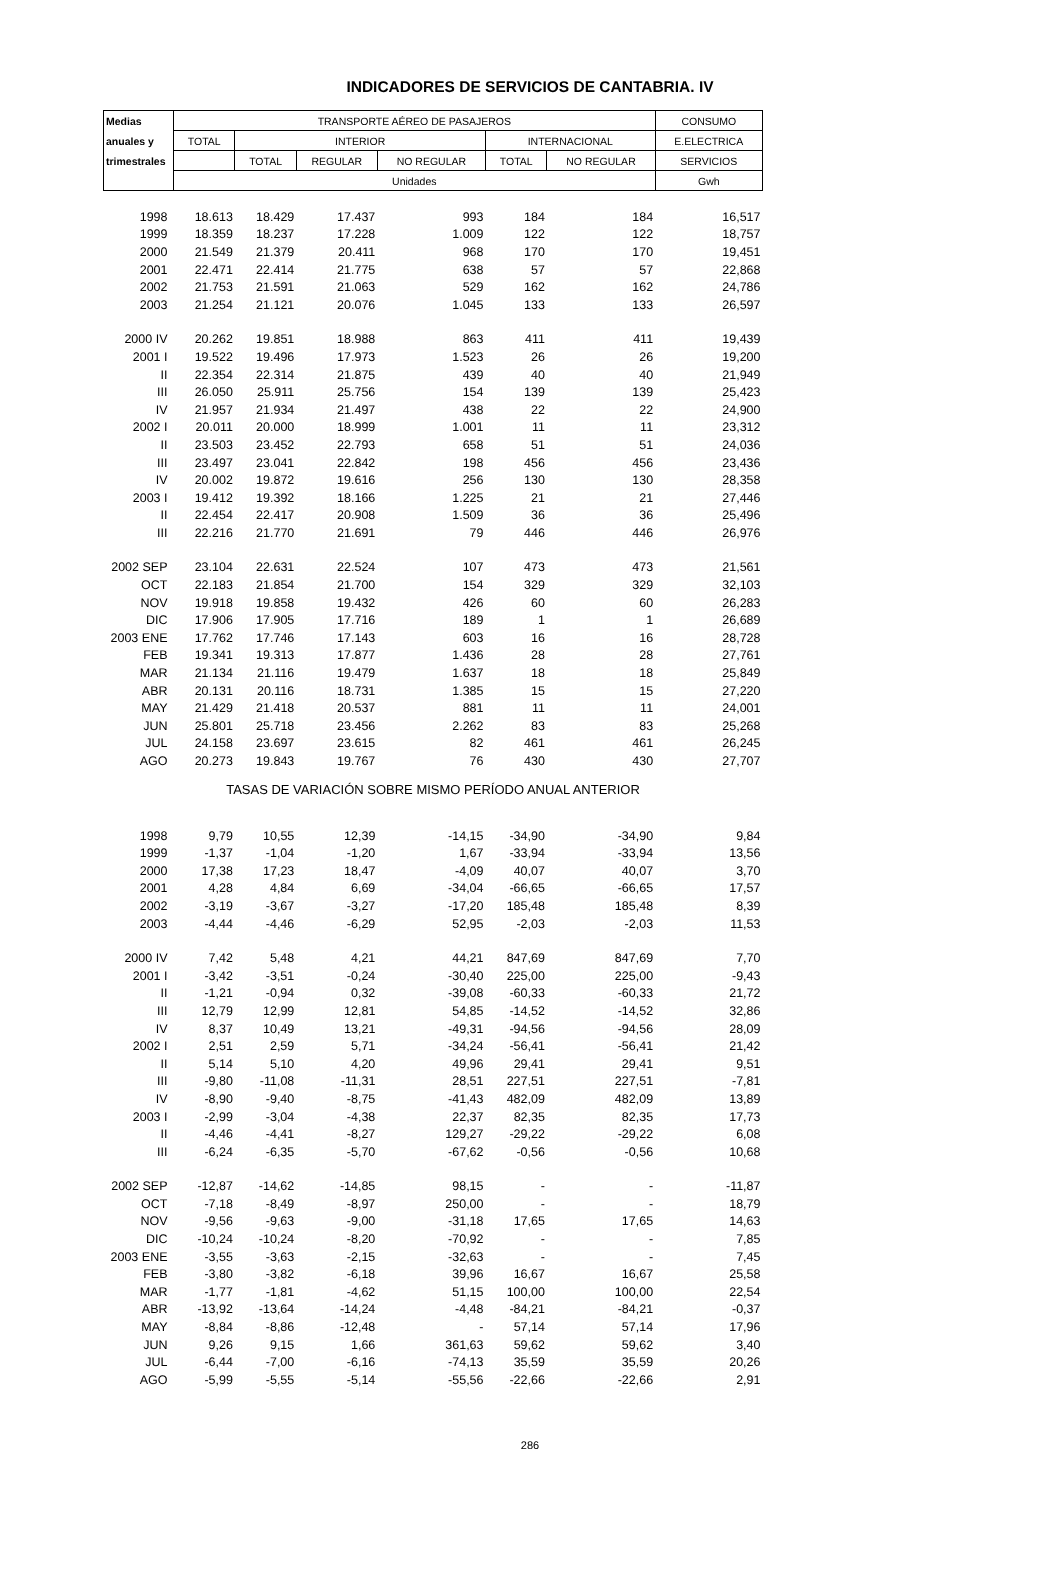INDICADORES DE SERVICIOS DE CANTABRIA. IV
| Medias | TRANSPORTE AÉREO DE PASAJEROS | | | | | | CONSUMO |
| --- | --- | --- | --- | --- | --- | --- | --- |
| anuales y | TOTAL | INTERIOR | | | INTERNACIONAL | | E.ELECTRICA |
| trimestrales | | TOTAL | REGULAR | NO REGULAR | TOTAL | NO REGULAR | SERVICIOS |
| | Unidades | | | | | | Gwh |
| 1998 | 18.613 | 18.429 | 17.437 | 993 | 184 | 184 | 16,517 |
| 1999 | 18.359 | 18.237 | 17.228 | 1.009 | 122 | 122 | 18,757 |
| 2000 | 21.549 | 21.379 | 20.411 | 968 | 170 | 170 | 19,451 |
| 2001 | 22.471 | 22.414 | 21.775 | 638 | 57 | 57 | 22,868 |
| 2002 | 21.753 | 21.591 | 21.063 | 529 | 162 | 162 | 24,786 |
| 2003 | 21.254 | 21.121 | 20.076 | 1.045 | 133 | 133 | 26,597 |
| 2000 IV | 20.262 | 19.851 | 18.988 | 863 | 411 | 411 | 19,439 |
| 2001 I | 19.522 | 19.496 | 17.973 | 1.523 | 26 | 26 | 19,200 |
| II | 22.354 | 22.314 | 21.875 | 439 | 40 | 40 | 21,949 |
| III | 26.050 | 25.911 | 25.756 | 154 | 139 | 139 | 25,423 |
| IV | 21.957 | 21.934 | 21.497 | 438 | 22 | 22 | 24,900 |
| 2002 I | 20.011 | 20.000 | 18.999 | 1.001 | 11 | 11 | 23,312 |
| II | 23.503 | 23.452 | 22.793 | 658 | 51 | 51 | 24,036 |
| III | 23.497 | 23.041 | 22.842 | 198 | 456 | 456 | 23,436 |
| IV | 20.002 | 19.872 | 19.616 | 256 | 130 | 130 | 28,358 |
| 2003 I | 19.412 | 19.392 | 18.166 | 1.225 | 21 | 21 | 27,446 |
| II | 22.454 | 22.417 | 20.908 | 1.509 | 36 | 36 | 25,496 |
| III | 22.216 | 21.770 | 21.691 | 79 | 446 | 446 | 26,976 |
| 2002 SEP | 23.104 | 22.631 | 22.524 | 107 | 473 | 473 | 21,561 |
| OCT | 22.183 | 21.854 | 21.700 | 154 | 329 | 329 | 32,103 |
| NOV | 19.918 | 19.858 | 19.432 | 426 | 60 | 60 | 26,283 |
| DIC | 17.906 | 17.905 | 17.716 | 189 | 1 | 1 | 26,689 |
| 2003 ENE | 17.762 | 17.746 | 17.143 | 603 | 16 | 16 | 28,728 |
| FEB | 19.341 | 19.313 | 17.877 | 1.436 | 28 | 28 | 27,761 |
| MAR | 21.134 | 21.116 | 19.479 | 1.637 | 18 | 18 | 25,849 |
| ABR | 20.131 | 20.116 | 18.731 | 1.385 | 15 | 15 | 27,220 |
| MAY | 21.429 | 21.418 | 20.537 | 881 | 11 | 11 | 24,001 |
| JUN | 25.801 | 25.718 | 23.456 | 2.262 | 83 | 83 | 25,268 |
| JUL | 24.158 | 23.697 | 23.615 | 82 | 461 | 461 | 26,245 |
| AGO | 20.273 | 19.843 | 19.767 | 76 | 430 | 430 | 27,707 |
| TASAS DE VARIACIÓN SOBRE MISMO PERÍODO ANUAL ANTERIOR | | | | | | | |
| 1998 | 9,79 | 10,55 | 12,39 | -14,15 | -34,90 | -34,90 | 9,84 |
| 1999 | -1,37 | -1,04 | -1,20 | 1,67 | -33,94 | -33,94 | 13,56 |
| 2000 | 17,38 | 17,23 | 18,47 | -4,09 | 40,07 | 40,07 | 3,70 |
| 2001 | 4,28 | 4,84 | 6,69 | -34,04 | -66,65 | -66,65 | 17,57 |
| 2002 | -3,19 | -3,67 | -3,27 | -17,20 | 185,48 | 185,48 | 8,39 |
| 2003 | -4,44 | -4,46 | -6,29 | 52,95 | -2,03 | -2,03 | 11,53 |
| 2000 IV | 7,42 | 5,48 | 4,21 | 44,21 | 847,69 | 847,69 | 7,70 |
| 2001 I | -3,42 | -3,51 | -0,24 | -30,40 | 225,00 | 225,00 | -9,43 |
| II | -1,21 | -0,94 | 0,32 | -39,08 | -60,33 | -60,33 | 21,72 |
| III | 12,79 | 12,99 | 12,81 | 54,85 | -14,52 | -14,52 | 32,86 |
| IV | 8,37 | 10,49 | 13,21 | -49,31 | -94,56 | -94,56 | 28,09 |
| 2002 I | 2,51 | 2,59 | 5,71 | -34,24 | -56,41 | -56,41 | 21,42 |
| II | 5,14 | 5,10 | 4,20 | 49,96 | 29,41 | 29,41 | 9,51 |
| III | -9,80 | -11,08 | -11,31 | 28,51 | 227,51 | 227,51 | -7,81 |
| IV | -8,90 | -9,40 | -8,75 | -41,43 | 482,09 | 482,09 | 13,89 |
| 2003 I | -2,99 | -3,04 | -4,38 | 22,37 | 82,35 | 82,35 | 17,73 |
| II | -4,46 | -4,41 | -8,27 | 129,27 | -29,22 | -29,22 | 6,08 |
| III | -6,24 | -6,35 | -5,70 | -67,62 | -0,56 | -0,56 | 10,68 |
| 2002 SEP | -12,87 | -14,62 | -14,85 | 98,15 | - | - | -11,87 |
| OCT | -7,18 | -8,49 | -8,97 | 250,00 | - | - | 18,79 |
| NOV | -9,56 | -9,63 | -9,00 | -31,18 | 17,65 | 17,65 | 14,63 |
| DIC | -10,24 | -10,24 | -8,20 | -70,92 | - | - | 7,85 |
| 2003 ENE | -3,55 | -3,63 | -2,15 | -32,63 | - | - | 7,45 |
| FEB | -3,80 | -3,82 | -6,18 | 39,96 | 16,67 | 16,67 | 25,58 |
| MAR | -1,77 | -1,81 | -4,62 | 51,15 | 100,00 | 100,00 | 22,54 |
| ABR | -13,92 | -13,64 | -14,24 | -4,48 | -84,21 | -84,21 | -0,37 |
| MAY | -8,84 | -8,86 | -12,48 | - | 57,14 | 57,14 | 17,96 |
| JUN | 9,26 | 9,15 | 1,66 | 361,63 | 59,62 | 59,62 | 3,40 |
| JUL | -6,44 | -7,00 | -6,16 | -74,13 | 35,59 | 35,59 | 20,26 |
| AGO | -5,99 | -5,55 | -5,14 | -55,56 | -22,66 | -22,66 | 2,91 |
286